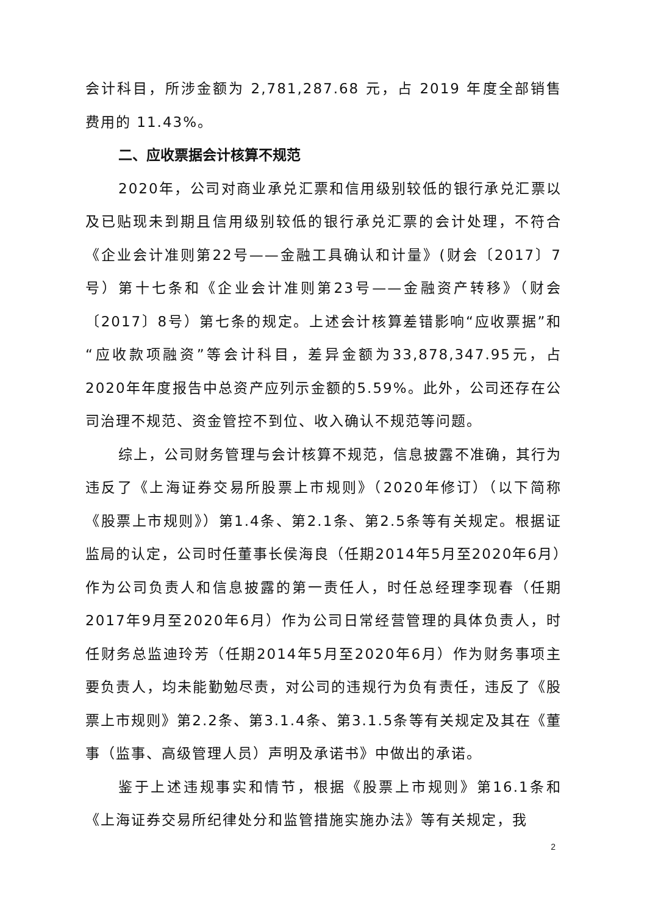会计科目，所涉金额为 2,781,287.68 元，占 2019 年度全部销售费用的 11.43%。
二、应收票据会计核算不规范
2020年，公司对商业承兑汇票和信用级别较低的银行承兑汇票以及已贴现未到期且信用级别较低的银行承兑汇票的会计处理，不符合《企业会计准则第22号——金融工具确认和计量》(财会〔2017〕7号）第十七条和《企业会计准则第23号——金融资产转移》（财会〔2017〕8号）第七条的规定。上述会计核算差错影响“应收票据”和“应收款项融资”等会计科目，差异金额为33,878,347.95元，占2020年年度报告中总资产应列示金额的5.59%。此外，公司还存在公司治理不规范、资金管控不到位、收入确认不规范等问题。
综上，公司财务管理与会计核算不规范，信息披露不准确，其行为违反了《上海证券交易所股票上市规则》（2020年修订）（以下简称《股票上市规则》）第1.4条、第2.1条、第2.5条等有关规定。根据证监局的认定，公司时任董事长侯海良（任期2014年5月至2020年6月）作为公司负责人和信息披露的第一责任人，时任总经理李现春（任期2017年9月至2020年6月）作为公司日常经营管理的具体负责人，时任财务总监迪玲芳（任期2014年5月至2020年6月）作为财务事项主要负责人，均未能勤勉尽责，对公司的违规行为负有责任，违反了《股票上市规则》第2.2条、第3.1.4条、第3.1.5条等有关规定及其在《董事（监事、高级管理人员）声明及承诺书》中做出的承诺。
鉴于上述违规事实和情节，根据《股票上市规则》第16.1条和《上海证券交易所纪律处分和监管措施实施办法》等有关规定，我
2